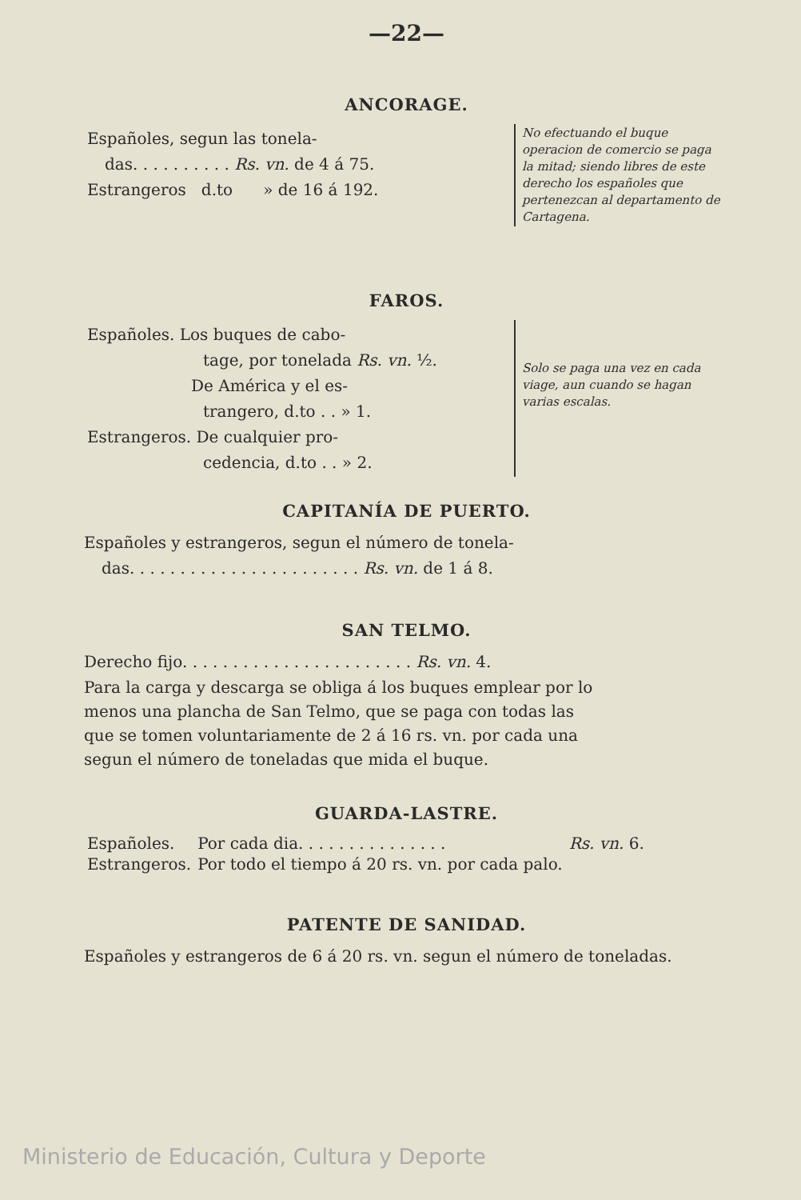—22—
ANCORAGE.
| Españoles, segun las tonela- das. . . . . . . . . . Rs. vn. de 4 á 75. Estrangeros d.to » de 16 á 192. | No efectuando el buque operacion de comercio se paga la mitad; siendo libres de este derecho los españoles que pertenezcan al departamento de Cartagena. |
FAROS.
| Españoles. Los buques de cabo- tage, por tonelada Rs. vn. ½. De América y el es- trangero, d.to . . » 1. Estrangeros. De cualquier pro- cedencia, d.to . . » 2. | Solo se paga una vez en cada viage, aun cuando se hagan varias escalas. |
CAPITANÍA DE PUERTO.
Españoles y estrangeros, segun el número de tonela-
das. . . . . . . . . . . . . . . . . . . . . . . Rs. vn. de 1 á 8.
SAN TELMO.
Derecho fijo. . . . . . . . . . . . . . . . . . . . . . . Rs. vn. 4.
Para la carga y descarga se obliga á los buques emplear por lo menos una plancha de San Telmo, que se paga con todas las que se tomen voluntariamente de 2 á 16 rs. vn. por cada una segun el número de toneladas que mida el buque.
GUARDA-LASTRE.
| Españoles. | Por cada dia. . . . . . . . . . . . . . . | Rs. vn. 6. |
| Estrangeros. | Por todo el tiempo á 20 rs. vn. por cada palo. | |
PATENTE DE SANIDAD.
Españoles y estrangeros de 6 á 20 rs. vn. segun el número de toneladas.
Ministerio de Educación, Cultura y Deporte